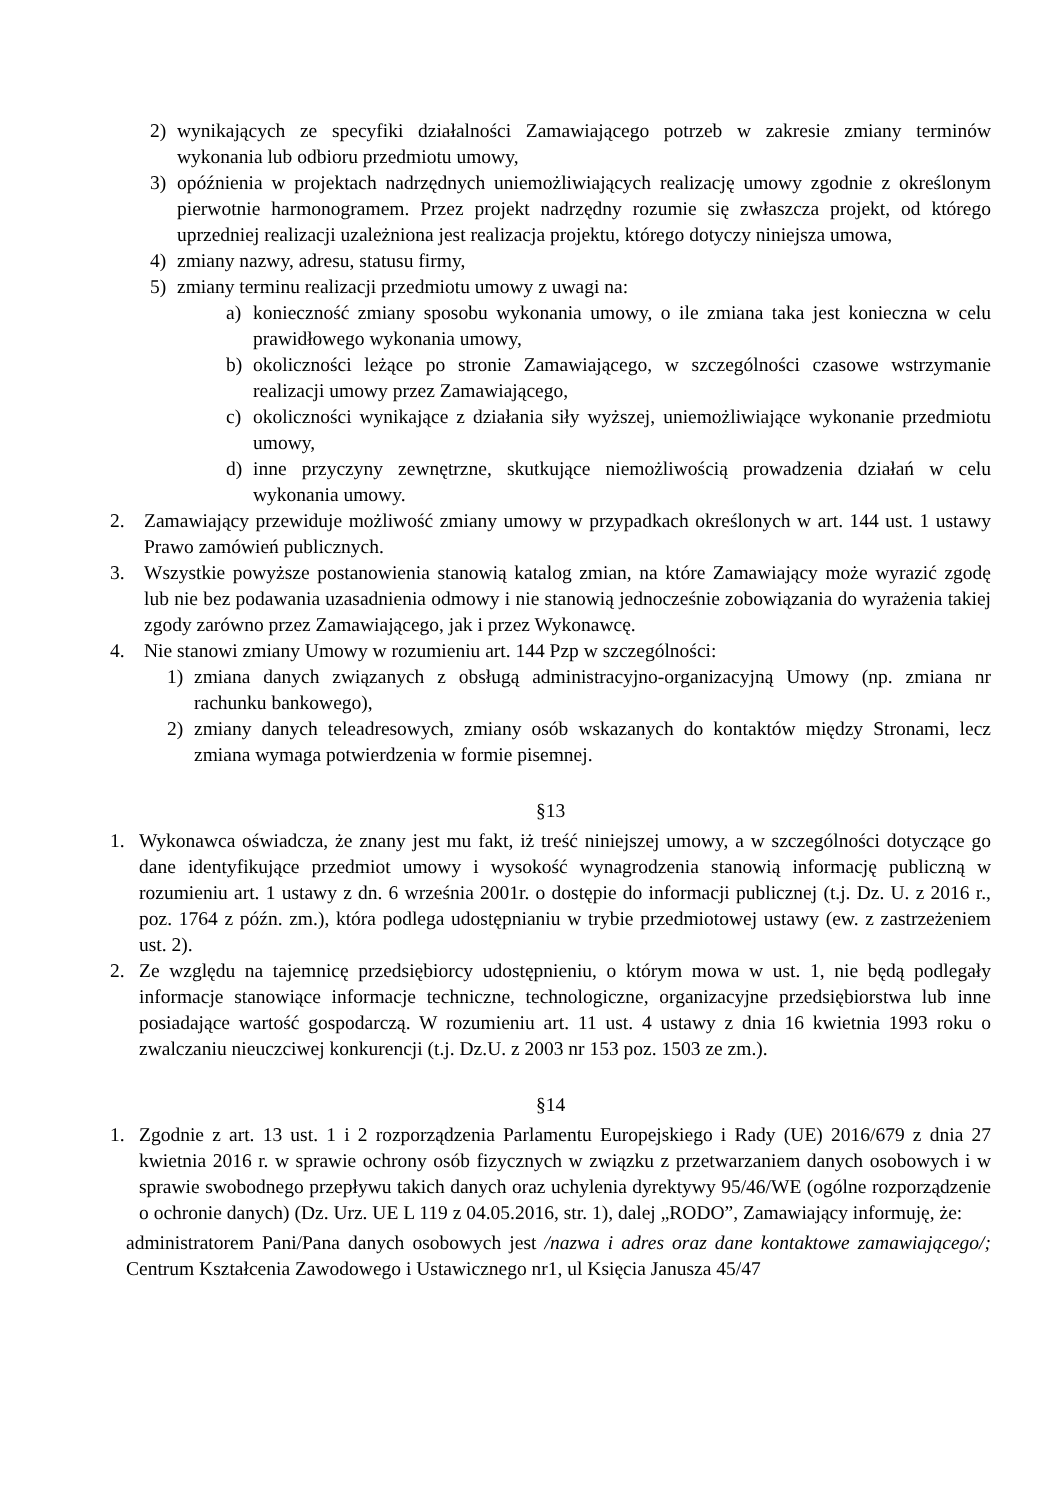2) wynikających ze specyfiki działalności Zamawiającego potrzeb w zakresie zmiany terminów wykonania lub odbioru przedmiotu umowy,
3) opóźnienia w projektach nadrzędnych uniemożliwiających realizację umowy zgodnie z określonym pierwotnie harmonogramem. Przez projekt nadrzędny rozumie się zwłaszcza projekt, od którego uprzedniej realizacji uzależniona jest realizacja projektu, którego dotyczy niniejsza umowa,
4) zmiany nazwy, adresu, statusu firmy,
5) zmiany terminu realizacji przedmiotu umowy z uwagi na:
a) konieczność zmiany sposobu wykonania umowy, o ile zmiana taka jest konieczna w celu prawidłowego wykonania umowy,
b) okoliczności leżące po stronie Zamawiającego, w szczególności czasowe wstrzymanie realizacji umowy przez Zamawiającego,
c) okoliczności wynikające z działania siły wyższej, uniemożliwiające wykonanie przedmiotu umowy,
d) inne przyczyny zewnętrzne, skutkujące niemożliwością prowadzenia działań w celu wykonania umowy.
2. Zamawiający przewiduje możliwość zmiany umowy w przypadkach określonych w art. 144 ust. 1 ustawy Prawo zamówień publicznych.
3. Wszystkie powyższe postanowienia stanowią katalog zmian, na które Zamawiający może wyrazić zgodę lub nie bez podawania uzasadnienia odmowy i nie stanowią jednocześnie zobowiązania do wyrażenia takiej zgody zarówno przez Zamawiającego, jak i przez Wykonawcę.
4. Nie stanowi zmiany Umowy w rozumieniu art. 144 Pzp w szczególności:
1) zmiana danych związanych z obsługą administracyjno-organizacyjną Umowy (np. zmiana nr rachunku bankowego),
2) zmiany danych teleadresowych, zmiany osób wskazanych do kontaktów między Stronami, lecz zmiana wymaga potwierdzenia w formie pisemnej.
§13
1. Wykonawca oświadcza, że znany jest mu fakt, iż treść niniejszej umowy, a w szczególności dotyczące go dane identyfikujące przedmiot umowy i wysokość wynagrodzenia stanowią informację publiczną w rozumieniu art. 1 ustawy z dn. 6 września 2001r. o dostępie do informacji publicznej (t.j. Dz. U. z 2016 r., poz. 1764 z późn. zm.), która podlega udostępnianiu w trybie przedmiotowej ustawy (ew. z zastrzeżeniem ust. 2).
2. Ze względu na tajemnicę przedsiębiorcy udostępnieniu, o którym mowa w ust. 1, nie będą podlegały informacje stanowiące informacje techniczne, technologiczne, organizacyjne przedsiębiorstwa lub inne posiadające wartość gospodarczą. W rozumieniu art. 11 ust. 4 ustawy z dnia 16 kwietnia 1993 roku o zwalczaniu nieuczciwej konkurencji (t.j. Dz.U. z 2003 nr 153 poz. 1503 ze zm.).
§14
1. Zgodnie z art. 13 ust. 1 i 2 rozporządzenia Parlamentu Europejskiego i Rady (UE) 2016/679 z dnia 27 kwietnia 2016 r. w sprawie ochrony osób fizycznych w związku z przetwarzaniem danych osobowych i w sprawie swobodnego przepływu takich danych oraz uchylenia dyrektywy 95/46/WE (ogólne rozporządzenie o ochronie danych) (Dz. Urz. UE L 119 z 04.05.2016, str. 1), dalej „RODO”, Zamawiający informuję, że:
administratorem Pani/Pana danych osobowych jest /nazwa i adres oraz dane kontaktowe zamawiającego/; Centrum Kształcenia Zawodowego i Ustawicznego nr1, ul Księcia Janusza 45/47